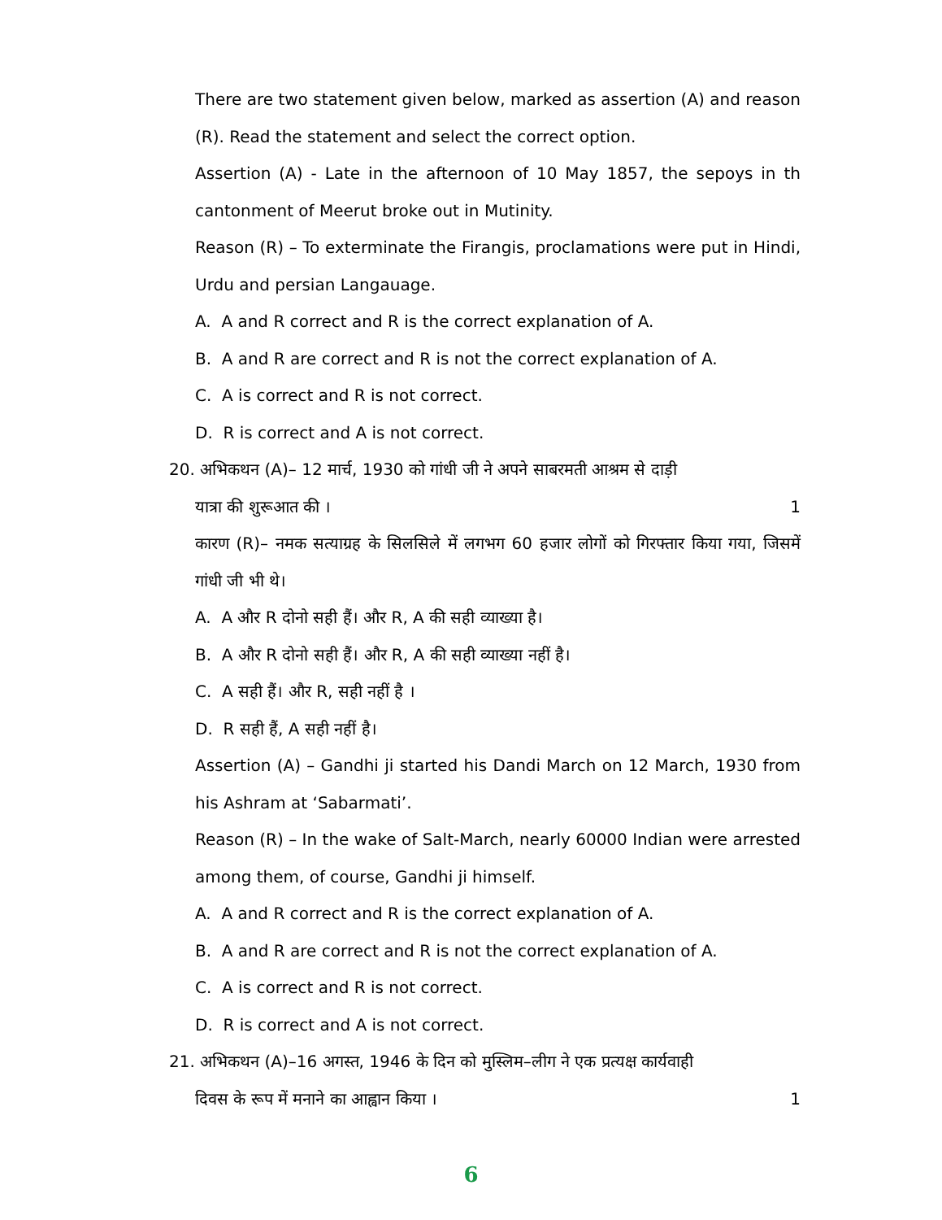There are two statement given below, marked as assertion (A) and reason (R). Read the statement and select the correct option.
Assertion (A) - Late in the afternoon of 10 May 1857, the sepoys in th cantonment of Meerut broke out in Mutinity.
Reason (R) – To exterminate the Firangis, proclamations were put in Hindi, Urdu and persian Langauage.
A. A and R correct and R is the correct explanation of A.
B. A and R are correct and R is not the correct explanation of A.
C. A is correct and R is not correct.
D. R is correct and A is not correct.
20. अभिकथन (A)– 12 मार्च, 1930 को गांधी जी ने अपने साबरमती आश्रम से दाड़ी
यात्रा की शुरूआत की । 1
कारण (R)– नमक सत्याग्रह के सिलसिले में लगभग 60 हजार लोगों को गिरफ्तार किया गया, जिसमें गांधी जी भी थे।
A. A और R दोनो सही हैं। और R, A की सही व्याख्या है।
B. A और R दोनो सही हैं। और R, A की सही व्याख्या नहीं है।
C. A सही हैं। और R, सही नहीं है ।
D. R सही हैं, A सही नहीं है।
Assertion (A) – Gandhi ji started his Dandi March on 12 March, 1930 from his Ashram at ‘Sabarmati’.
Reason (R) – In the wake of Salt-March, nearly 60000 Indian were arrested among them, of course, Gandhi ji himself.
A. A and R correct and R is the correct explanation of A.
B. A and R are correct and R is not the correct explanation of A.
C. A is correct and R is not correct.
D. R is correct and A is not correct.
21. अभिकथन (A)–16 अगस्त, 1946 के दिन को मुस्लिम–लीग ने एक प्रत्यक्ष कार्यवाही
दिवस के रूप में मनाने का आह्वान किया । 1
6